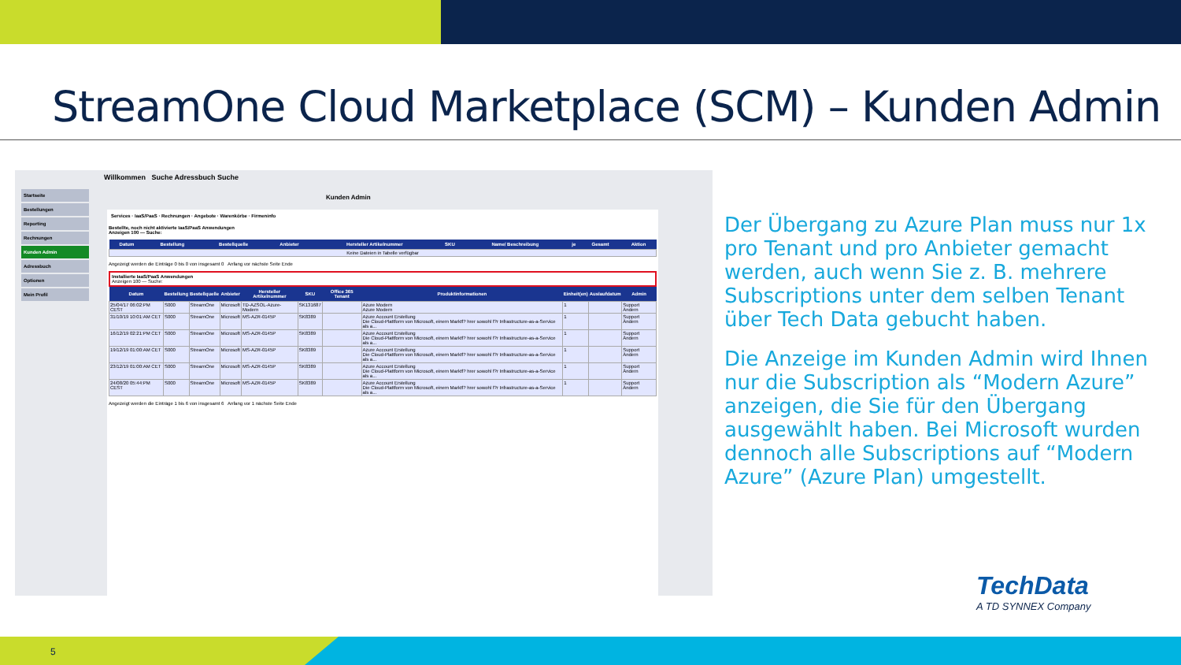StreamOne Cloud Marketplace (SCM) – Kunden Admin
Willkommen Suche Adressbuch Suche
Startseite
Bestellungen
Reporting
Rechnungen
Kunden Admin
Adressbuch
Optionen
Mein Profil
Kunden Admin
Services · IaaS/PaaS · Rechnungen · Angebote · Warenkörbe · Firmeninfo
Bestellte, noch nicht aktivierte IaaS/PaaS Anwendungen
Anzeigen 100 — Suche:
| Datum | Bestellung | Bestellquelle | Anbieter | Hersteller Artikelnummer | SKU | Name/ Beschreibung | je | Gesamt | Aktion |
| --- | --- | --- | --- | --- | --- | --- | --- | --- | --- |
| Keine Dateien in Tabelle verfügbar | | | | | | | | | |
Angezeigt werden die Einträge 0 bis 0 von insgesamt 0 Anfang vor nächste Seite Ende
Installierte IaaS/PaaS Anwendungen
Anzeigen 100 — Suche:
| Datum | Bestellung | Bestellquelle | Anbieter | Hersteller Artikelnummer | SKU | Office 365 Tenant | Produktinformationen | Einheit(en) | Auslaufdatum | Admin |
| --- | --- | --- | --- | --- | --- | --- | --- | --- | --- | --- |
| 25/04/17 06:02:PM CEST | S000 | StreamOne | Microsoft | TD-AZSOL-Azure-Modern | SK131687 | | Azure Modern Azure Modern | 1 | | Support Ändern |
| 31/10/19 10:01:AM CET | S000 | StreamOne | Microsoft | MS-AZR-0145P | SK8389 | | Azure Account Erstellung Die Cloud-Plattform von Microsoft, einem Marktf? hrer sowohl f?r Infrastructure-as-a-Service als a... | 1 | | Support Ändern |
| 16/12/19 02:21:PM CET | S000 | StreamOne | Microsoft | MS-AZR-0145P | SK8389 | | Azure Account Erstellung Die Cloud-Plattform von Microsoft, einem Marktf? hrer sowohl f?r Infrastructure-as-a-Service als a... | 1 | | Support Ändern |
| 19/12/19 01:00:AM CET | S000 | StreamOne | Microsoft | MS-AZR-0145P | SK8389 | | Azure Account Erstellung Die Cloud-Plattform von Microsoft, einem Marktf? hrer sowohl f?r Infrastructure-as-a-Service als a... | 1 | | Support Ändern |
| 23/12/19 01:00:AM CET | S000 | StreamOne | Microsoft | MS-AZR-0145P | SK8389 | | Azure Account Erstellung Die Cloud-Plattform von Microsoft, einem Marktf? hrer sowohl f?r Infrastructure-as-a-Service als a... | 1 | | Support Ändern |
| 24/08/20 05:44:PM CEST | S000 | StreamOne | Microsoft | MS-AZR-0145P | SK8389 | | Azure Account Erstellung Die Cloud-Plattform von Microsoft, einem Marktf? hrer sowohl f?r Infrastructure-as-a-Service als a... | 1 | | Support Ändern |
Angezeigt werden die Einträge 1 bis 6 von insgesamt 6 Anfang vor 1 nächste Seite Ende
Der Übergang zu Azure Plan muss nur 1x pro Tenant und pro Anbieter gemacht werden, auch wenn Sie z. B. mehrere Subscriptions unter dem selben Tenant über Tech Data gebucht haben.
Die Anzeige im Kunden Admin wird Ihnen nur die Subscription als “Modern Azure” anzeigen, die Sie für den Übergang ausgewählt haben. Bei Microsoft wurden dennoch alle Subscriptions auf “Modern Azure” (Azure Plan) umgestellt.
TechData
A TD SYNNEX Company
5